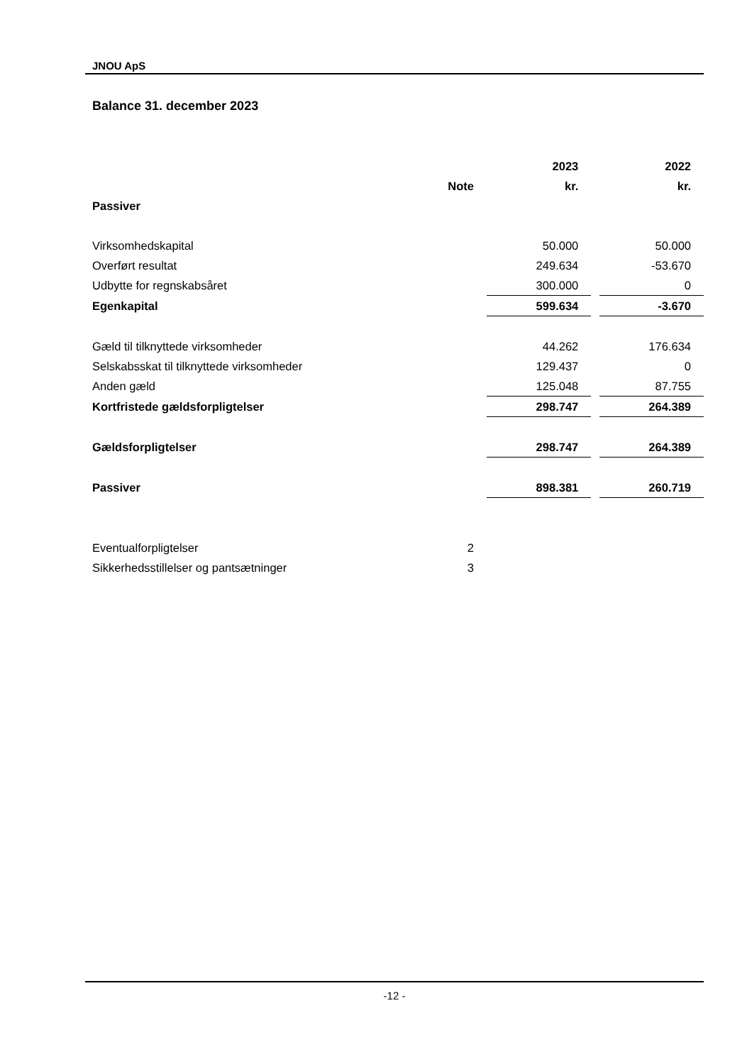JNOU ApS
Balance 31. december 2023
| | | 2023 | | 2022 |
| | Note | kr. | | kr. |
| Passiver | | | | |
| Virksomhedskapital | | 50.000 | | 50.000 |
| Overført resultat | | 249.634 | | -53.670 |
| Udbytte for regnskabsåret | | 300.000 | | 0 |
| Egenkapital | | 599.634 | | -3.670 |
| Gæld til tilknyttede virksomheder | | 44.262 | | 176.634 |
| Selskabsskat til tilknyttede virksomheder | | 129.437 | | 0 |
| Anden gæld | | 125.048 | | 87.755 |
| Kortfristede gældsforpligtelser | | 298.747 | | 264.389 |
| Gældsforpligtelser | | 298.747 | | 264.389 |
| Passiver | | 898.381 | | 260.719 |
| Eventualforpligtelser | 2 | | | |
| Sikkerhedsstillelser og pantsætninger | 3 | | | |
-12 -